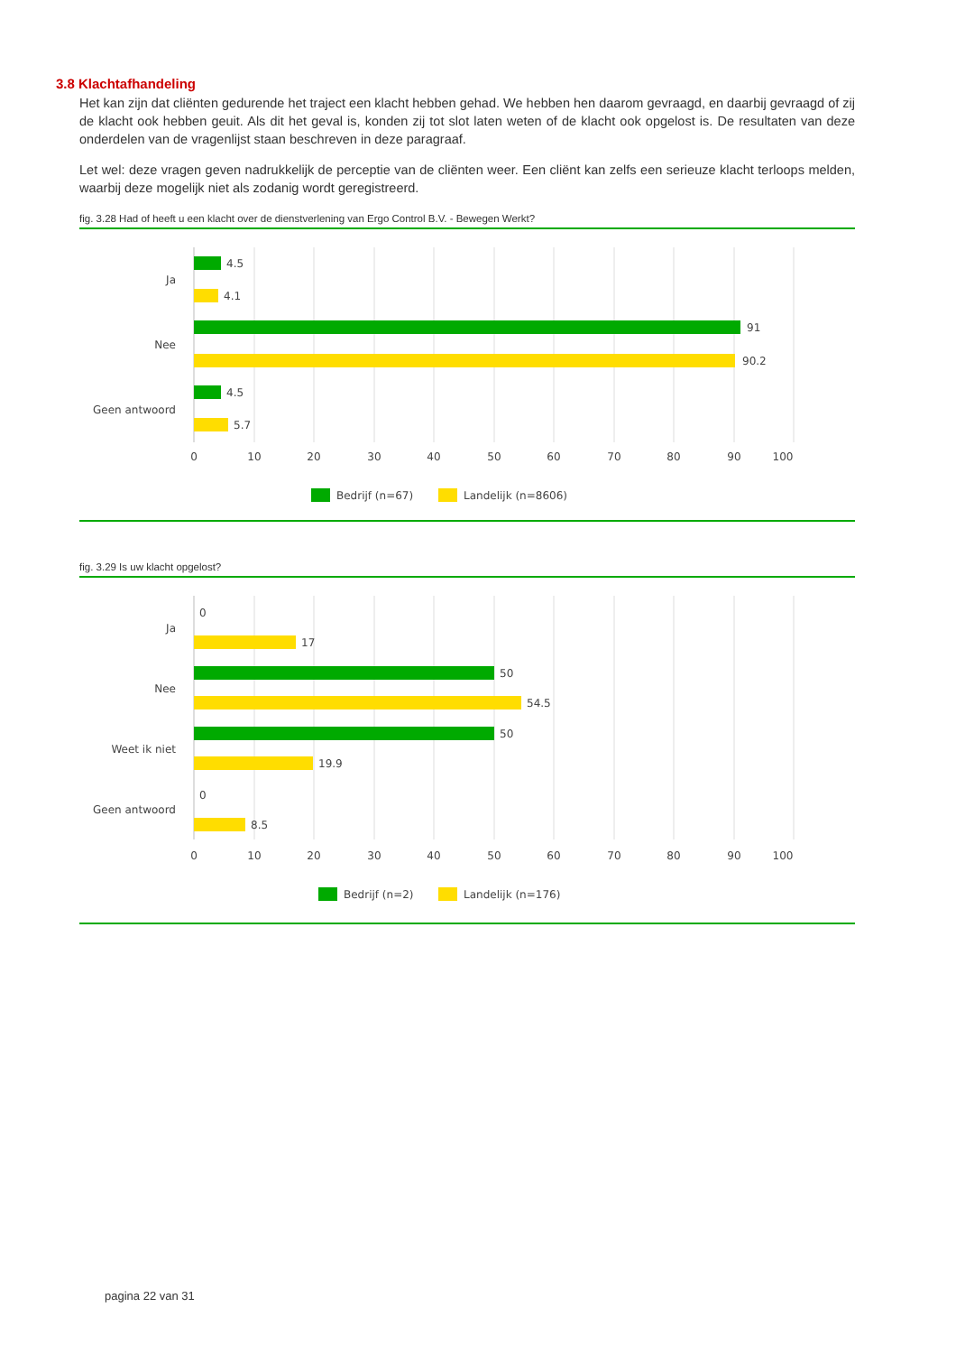3.8 Klachtafhandeling
Het kan zijn dat cliënten gedurende het traject een klacht hebben gehad. We hebben hen daarom gevraagd, en daarbij gevraagd of zij de klacht ook hebben geuit. Als dit het geval is, konden zij tot slot laten weten of de klacht ook opgelost is. De resultaten van deze onderdelen van de vragenlijst staan beschreven in deze paragraaf.
Let wel: deze vragen geven nadrukkelijk de perceptie van de cliënten weer. Een cliënt kan zelfs een serieuze klacht terloops melden, waarbij deze mogelijk niet als zodanig wordt geregistreerd.
fig. 3.28 Had of heeft u een klacht over de dienstverlening van Ergo Control B.V. - Bewegen Werkt?
4.5
4.1
91
90.2
4.5
5.7
Ja
Nee
Geen antwoord
0
10
20
30
40
50
60
70
80
90
100
Bedrijf (n=67)
Landelijk (n=8606)
fig. 3.29 Is uw klacht opgelost?
0
17
50
54.5
50
19.9
0
8.5
Ja
Nee
Weet ik niet
Geen antwoord
0
10
20
30
40
50
60
70
80
90
100
Bedrijf (n=2)
Landelijk (n=176)
pagina 22 van 31